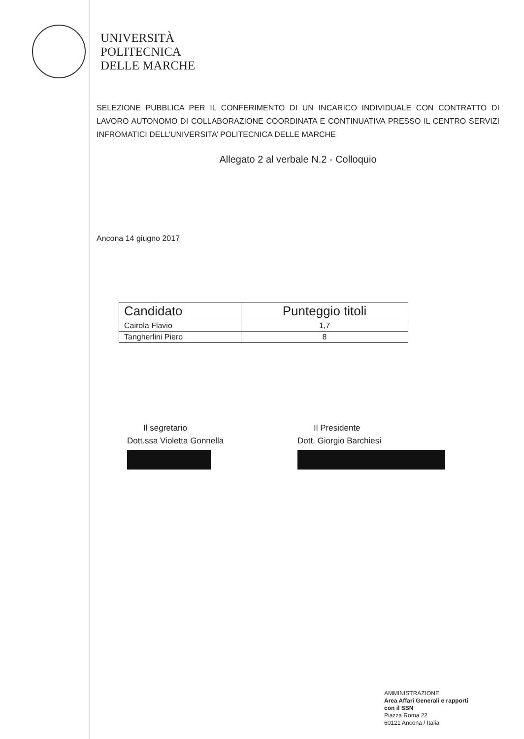UNIVERSITÀ
POLITECNICA
DELLE MARCHE
SELEZIONE PUBBLICA PER IL CONFERIMENTO DI UN INCARICO INDIVIDUALE CON CONTRATTO DI LAVORO AUTONOMO DI COLLABORAZIONE COORDINATA E CONTINUATIVA PRESSO IL CENTRO SERVIZI INFROMATICI DELL’UNIVERSITA’ POLITECNICA DELLE MARCHE
Allegato 2 al verbale N.2 - Colloquio
Ancona 14 giugno 2017
| Candidato | Punteggio titoli |
| --- | --- |
| Cairola Flavio | 1,7 |
| Tangherlini Piero | 8 |
Il segretario
Dott.ssa Violetta Gonnella
Il Presidente
Dott. Giorgio Barchiesi
AMMINISTRAZIONE
Area Affari Generali e rapporti
con il SSN
Piazza Roma 22
60121 Ancona / Italia